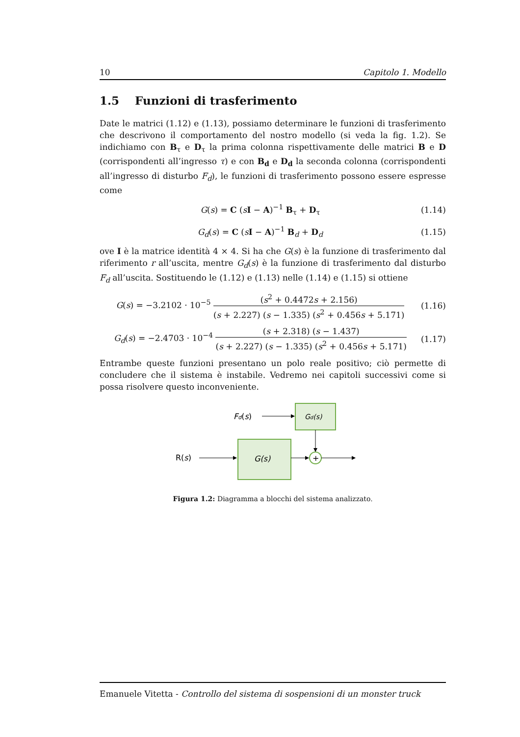10 Capitolo 1. Modello
1.5 Funzioni di trasferimento
Date le matrici (1.12) e (1.13), possiamo determinare le funzioni di trasferimento che descrivono il comportamento del nostro modello (si veda la fig. 1.2). Se indichiamo con B<sub>τ</sub> e D<sub>τ</sub> la prima colonna rispettivamente delle matrici B e D (corrispondenti all’ingresso τ) e con B<sub>d</sub> e D<sub>d</sub> la seconda colonna (corrispondenti all’ingresso di disturbo F<sub>d</sub>), le funzioni di trasferimento possono essere espresse come
G(s) = C (sI − A)<sup>−1</sup> B<sub>τ</sub> + D<sub>τ</sub> (1.14)
G<sub>d</sub>(s) = C (sI − A)<sup>−1</sup> B<sub>d</sub> + D<sub>d</sub> (1.15)
ove I è la matrice identità 4 × 4. Si ha che G(s) è la funzione di trasferimento dal riferimento r all’uscita, mentre G<sub>d</sub>(s) è la funzione di trasferimento dal disturbo F<sub>d</sub> all’uscita. Sostituendo le (1.12) e (1.13) nelle (1.14) e (1.15) si ottiene
G(s) = −3.2102 · 10<sup>−5</sup> (s<sup>2</sup> + 0.4472s + 2.156) (s + 2.227) (s − 1.335) (s<sup>2</sup> + 0.456s + 5.171) (1.16)
G<sub>d</sub>(s) = −2.4703 · 10<sup>−4</sup> (s + 2.318) (s − 1.437) (s + 2.227) (s − 1.335) (s<sup>2</sup> + 0.456s + 5.171) (1.17)
Entrambe queste funzioni presentano un polo reale positivo; ciò permette di concludere che il sistema è instabile. Vedremo nei capitoli successivi come si possa risolvere questo inconveniente.
Fd(s)
Gd(s)
R(s)
G(s)
+
Figura 1.2: Diagramma a blocchi del sistema analizzato.
Emanuele Vitetta - Controllo del sistema di sospensioni di un monster truck